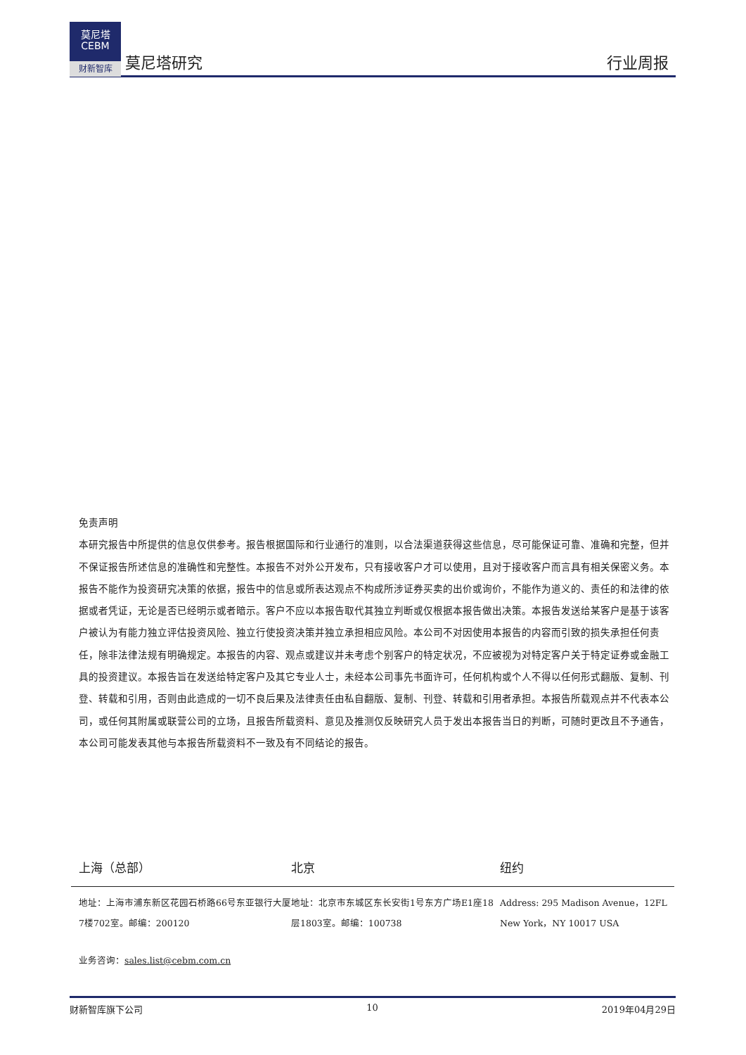莫尼塔
CEBM
财新智库
莫尼塔研究
行业周报
免责声明
本研究报告中所提供的信息仅供参考。报告根据国际和行业通行的准则，以合法渠道获得这些信息，尽可能保证可靠、准确和完整，但并不保证报告所述信息的准确性和完整性。本报告不对外公开发布，只有接收客户才可以使用，且对于接收客户而言具有相关保密义务。本报告不能作为投资研究决策的依据，报告中的信息或所表达观点不构成所涉证券买卖的出价或询价，不能作为道义的、责任的和法律的依据或者凭证，无论是否已经明示或者暗示。客户不应以本报告取代其独立判断或仅根据本报告做出决策。本报告发送给某客户是基于该客户被认为有能力独立评估投资风险、独立行使投资决策并独立承担相应风险。本公司不对因使用本报告的内容而引致的损失承担任何责任，除非法律法规有明确规定。本报告的内容、观点或建议并未考虑个别客户的特定状况，不应被视为对特定客户关于特定证券或金融工具的投资建议。本报告旨在发送给特定客户及其它专业人士，未经本公司事先书面许可，任何机构或个人不得以任何形式翻版、复制、刊登、转载和引用，否则由此造成的一切不良后果及法律责任由私自翻版、复制、刊登、转载和引用者承担。本报告所载观点并不代表本公司，或任何其附属或联营公司的立场，且报告所载资料、意见及推测仅反映研究人员于发出本报告当日的判断，可随时更改且不予通告，本公司可能发表其他与本报告所载资料不一致及有不同结论的报告。
上海（总部） 北京 纽约
地址：上海市浦东新区花园石桥路66号东亚银行大厦7楼702室。邮编：200120
地址：北京市东城区东长安街1号东方广场E1座18层1803室。邮编：100738
Address: 295 Madison Avenue，12FL
New York，NY 10017 USA
业务咨询：sales.list@cebm.com.cn
财新智库旗下公司 10 2019年04月29日